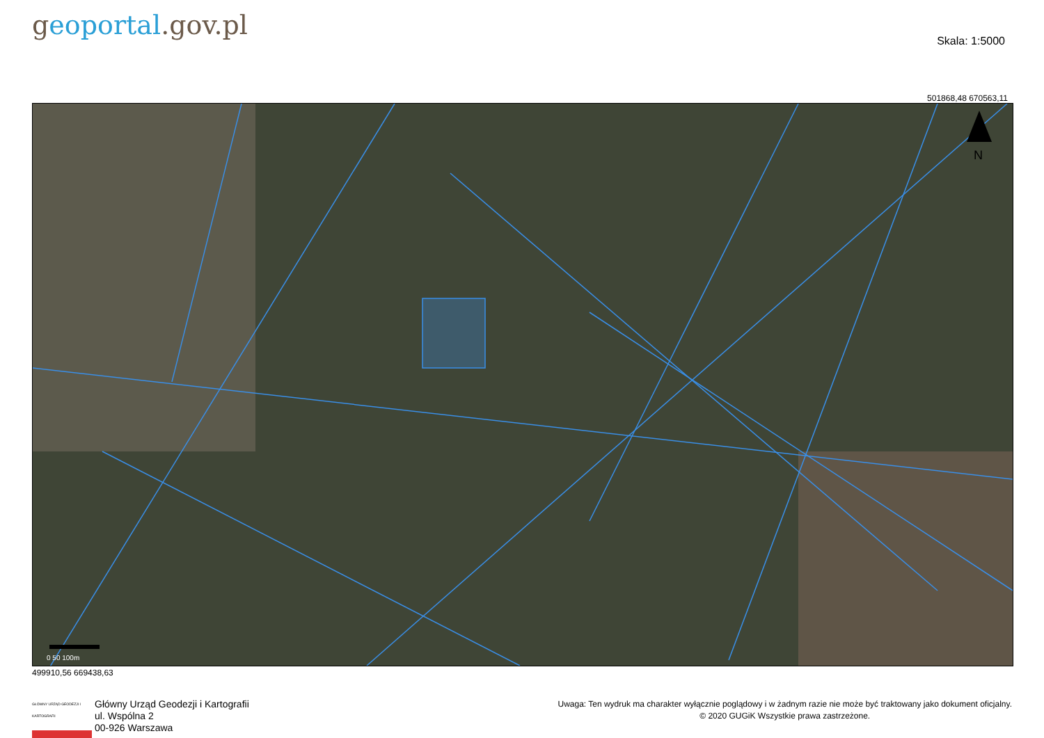geo portal.gov.pl
Skala: 1:5000
501868,48 670563,11
N
0 50 100m
499910,56 669438,63
GŁÓWNY URZĄD GEODEZJI I KARTOGRAFII
Główny Urząd Geodezji i Kartografii
ul. Wspólna 2
00-926 Warszawa
Uwaga: Ten wydruk ma charakter wyłącznie poglądowy i w żadnym razie nie może być traktowany jako dokument oficjalny.
© 2020 GUGiK Wszystkie prawa zastrzeżone.